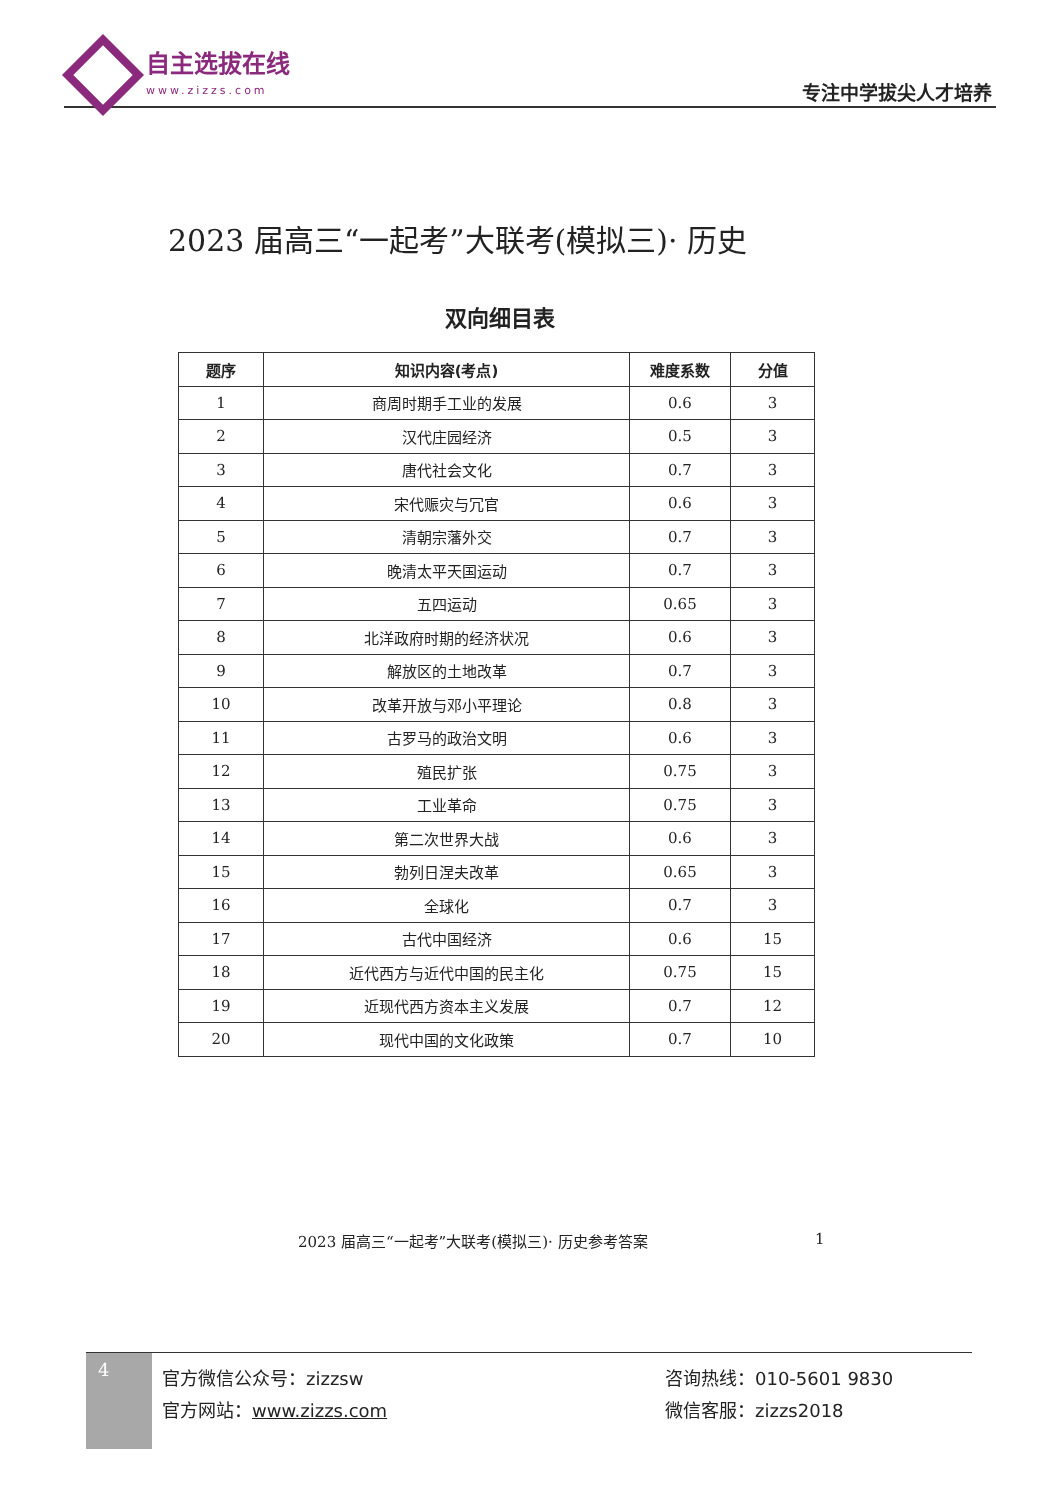自主选拔在线
www.zizzs.com
专注中学拔尖人才培养
2023 届高三“一起考”大联考(模拟三)· 历史
双向细目表
| 题序 | 知识内容(考点) | 难度系数 | 分值 |
| --- | --- | --- | --- |
| 1 | 商周时期手工业的发展 | 0.6 | 3 |
| 2 | 汉代庄园经济 | 0.5 | 3 |
| 3 | 唐代社会文化 | 0.7 | 3 |
| 4 | 宋代赈灾与冗官 | 0.6 | 3 |
| 5 | 清朝宗藩外交 | 0.7 | 3 |
| 6 | 晚清太平天国运动 | 0.7 | 3 |
| 7 | 五四运动 | 0.65 | 3 |
| 8 | 北洋政府时期的经济状况 | 0.6 | 3 |
| 9 | 解放区的土地改革 | 0.7 | 3 |
| 10 | 改革开放与邓小平理论 | 0.8 | 3 |
| 11 | 古罗马的政治文明 | 0.6 | 3 |
| 12 | 殖民扩张 | 0.75 | 3 |
| 13 | 工业革命 | 0.75 | 3 |
| 14 | 第二次世界大战 | 0.6 | 3 |
| 15 | 勃列日涅夫改革 | 0.65 | 3 |
| 16 | 全球化 | 0.7 | 3 |
| 17 | 古代中国经济 | 0.6 | 15 |
| 18 | 近代西方与近代中国的民主化 | 0.75 | 15 |
| 19 | 近现代西方资本主义发展 | 0.7 | 12 |
| 20 | 现代中国的文化政策 | 0.7 | 10 |
2023 届高三“一起考”大联考(模拟三)· 历史参考答案 1
4
官方微信公众号：zizzsw 咨询热线：010-5601 9830
官方网站：www.zizzs.com 微信客服：zizzs2018